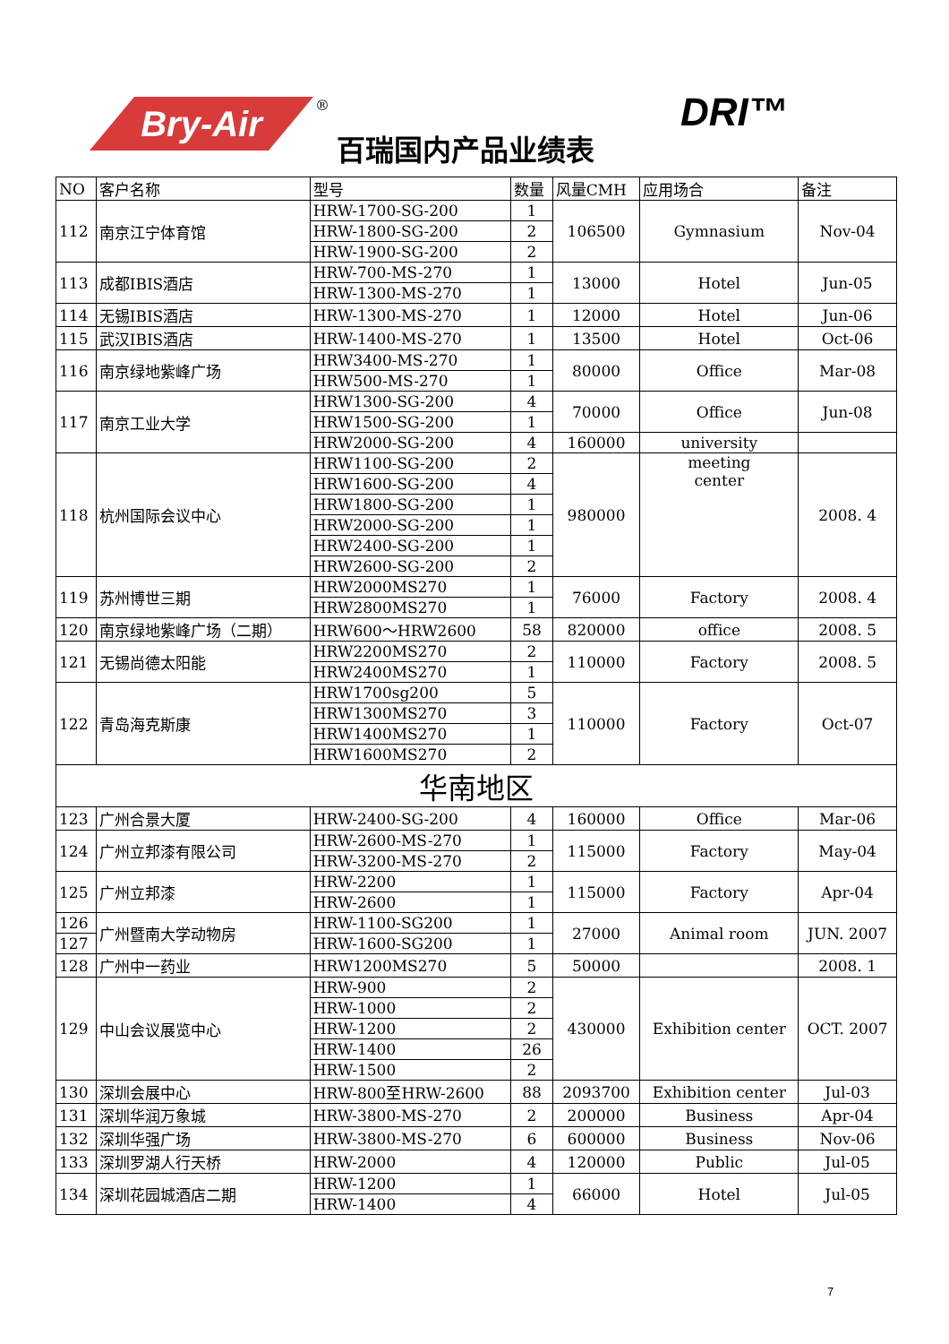Bry-Air ®
百瑞国内产品业绩表
DRI™
| NO | 客户名称 | 型号 | 数量 | 风量CMH | 应用场合 | 备注 |
| --- | --- | --- | --- | --- | --- | --- |
| 112 | 南京江宁体育馆 | HRW-1700-SG-200 | 1 | 106500 | Gymnasium | Nov-04 |
| | | HRW-1800-SG-200 | 2 | | | |
| | | HRW-1900-SG-200 | 2 | | | |
| 113 | 成都IBIS酒店 | HRW-700-MS-270 | 1 | 13000 | Hotel | Jun-05 |
| | | HRW-1300-MS-270 | 1 | | | |
| 114 | 无锡IBIS酒店 | HRW-1300-MS-270 | 1 | 12000 | Hotel | Jun-06 |
| 115 | 武汉IBIS酒店 | HRW-1400-MS-270 | 1 | 13500 | Hotel | Oct-06 |
| 116 | 南京绿地紫峰广场 | HRW3400-MS-270 | 1 | 80000 | Office | Mar-08 |
| | | HRW500-MS-270 | 1 | | | |
| 117 | 南京工业大学 | HRW1300-SG-200 | 4 | 70000 | Office | Jun-08 |
| | | HRW1500-SG-200 | 1 | | | |
| | | HRW2000-SG-200 | 4 | 160000 | university | |
| 118 | 杭州国际会议中心 | HRW1100-SG-200 | 2 | 980000 | meeting center | 2008. 4 |
| | | HRW1600-SG-200 | 4 | | | |
| | | HRW1800-SG-200 | 1 | | | |
| | | HRW2000-SG-200 | 1 | | | |
| | | HRW2400-SG-200 | 1 | | | |
| | | HRW2600-SG-200 | 2 | | | |
| 119 | 苏州博世三期 | HRW2000MS270 | 1 | 76000 | Factory | 2008. 4 |
| | | HRW2800MS270 | 1 | | | |
| 120 | 南京绿地紫峰广场（二期） | HRW600～HRW2600 | 58 | 820000 | office | 2008. 5 |
| 121 | 无锡尚德太阳能 | HRW2200MS270 | 2 | 110000 | Factory | 2008. 5 |
| | | HRW2400MS270 | 1 | | | |
| 122 | 青岛海克斯康 | HRW1700sg200 | 5 | 110000 | Factory | Oct-07 |
| | | HRW1300MS270 | 3 | | | |
| | | HRW1400MS270 | 1 | | | |
| | | HRW1600MS270 | 2 | | | |
| 华南地区 | | | | | | |
| 123 | 广州合景大厦 | HRW-2400-SG-200 | 4 | 160000 | Office | Mar-06 |
| 124 | 广州立邦漆有限公司 | HRW-2600-MS-270 | 1 | 115000 | Factory | May-04 |
| | | HRW-3200-MS-270 | 2 | | | |
| 125 | 广州立邦漆 | HRW-2200 | 1 | 115000 | Factory | Apr-04 |
| | | HRW-2600 | 1 | | | |
| 126 | 广州暨南大学动物房 | HRW-1100-SG200 | 1 | 27000 | Animal room | JUN. 2007 |
| 127 | | HRW-1600-SG200 | 1 | | | |
| 128 | 广州中一药业 | HRW1200MS270 | 5 | 50000 | | 2008. 1 |
| 129 | 中山会议展览中心 | HRW-900 | 2 | 430000 | Exhibition center | OCT. 2007 |
| | | HRW-1000 | 2 | | | |
| | | HRW-1200 | 2 | | | |
| | | HRW-1400 | 26 | | | |
| | | HRW-1500 | 2 | | | |
| 130 | 深圳会展中心 | HRW-800至HRW-2600 | 88 | 2093700 | Exhibition center | Jul-03 |
| 131 | 深圳华润万象城 | HRW-3800-MS-270 | 2 | 200000 | Business | Apr-04 |
| 132 | 深圳华强广场 | HRW-3800-MS-270 | 6 | 600000 | Business | Nov-06 |
| 133 | 深圳罗湖人行天桥 | HRW-2000 | 4 | 120000 | Public | Jul-05 |
| 134 | 深圳花园城酒店二期 | HRW-1200 | 1 | 66000 | Hotel | Jul-05 |
| | | HRW-1400 | 4 | | | |
7